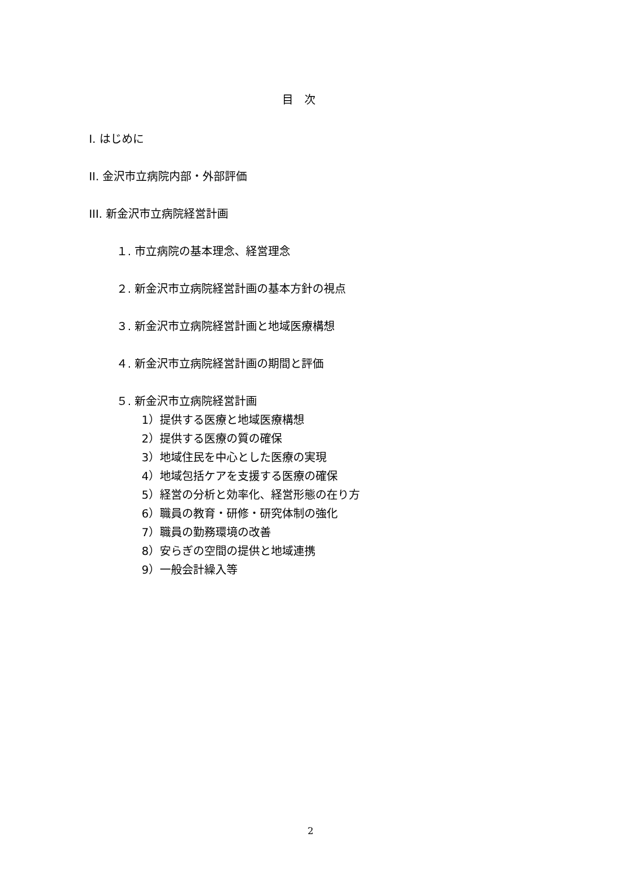目　次
I. はじめに
II. 金沢市立病院内部・外部評価
III. 新金沢市立病院経営計画
１. 市立病院の基本理念、経営理念
２. 新金沢市立病院経営計画の基本方針の視点
３. 新金沢市立病院経営計画と地域医療構想
４. 新金沢市立病院経営計画の期間と評価
５. 新金沢市立病院経営計画
1）提供する医療と地域医療構想
2）提供する医療の質の確保
3）地域住民を中心とした医療の実現
4）地域包括ケアを支援する医療の確保
5）経営の分析と効率化、経営形態の在り方
6）職員の教育・研修・研究体制の強化
7）職員の勤務環境の改善
8）安らぎの空間の提供と地域連携
9）一般会計繰入等
2